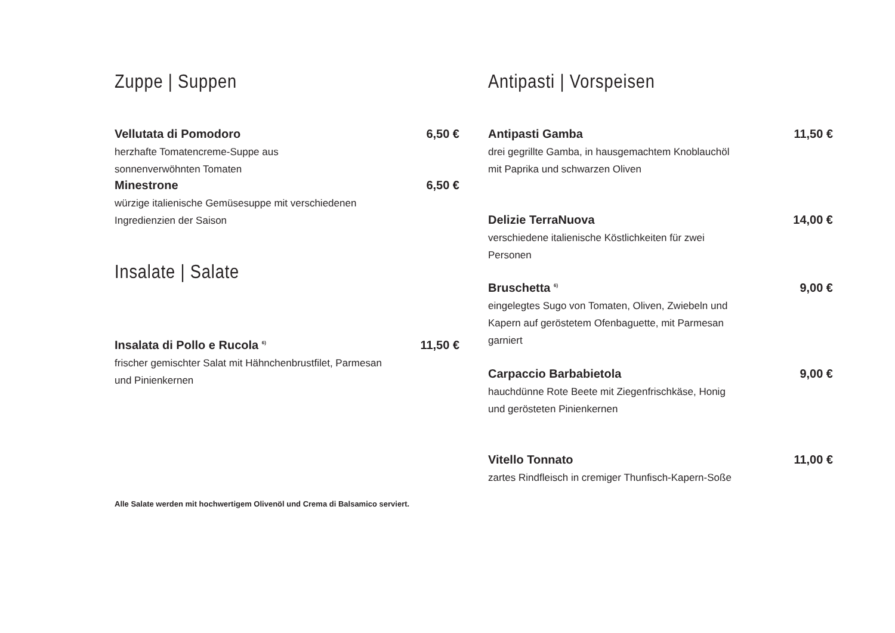Zuppe | Suppen
Vellutata di Pomodoro 6,50 €
herzhafte Tomatencreme-Suppe aus sonnenverwöhnten Tomaten
Minestrone 6,50 €
würzige italienische Gemüsesuppe mit verschiedenen Ingredienzien der Saison
Insalate | Salate
Insalata di Pollo e Rucola <sup>6)</sup> 11,50 €
frischer gemischter Salat mit Hähnchenbrustfilet, Parmesan und Pinienkernen
Alle Salate werden mit hochwertigem Olivenöl und Crema di Balsamico serviert.
Antipasti | Vorspeisen
Antipasti Gamba 11,50 €
drei gegrillte Gamba, in hausgemachtem Knoblauchöl mit Paprika und schwarzen Oliven
Delizie TerraNuova 14,00 €
verschiedene italienische Köstlichkeiten für zwei Personen
Bruschetta <sup>6)</sup> 9,00 €
eingelegtes Sugo von Tomaten, Oliven, Zwiebeln und Kapern auf geröstetem Ofenbaguette, mit Parmesan garniert
Carpaccio Barbabietola 9,00 €
hauchdünne Rote Beete mit Ziegenfrischkäse, Honig und gerösteten Pinienkernen
Vitello Tonnato 11,00 €
zartes Rindfleisch in cremiger Thunfisch-Kapern-Soße